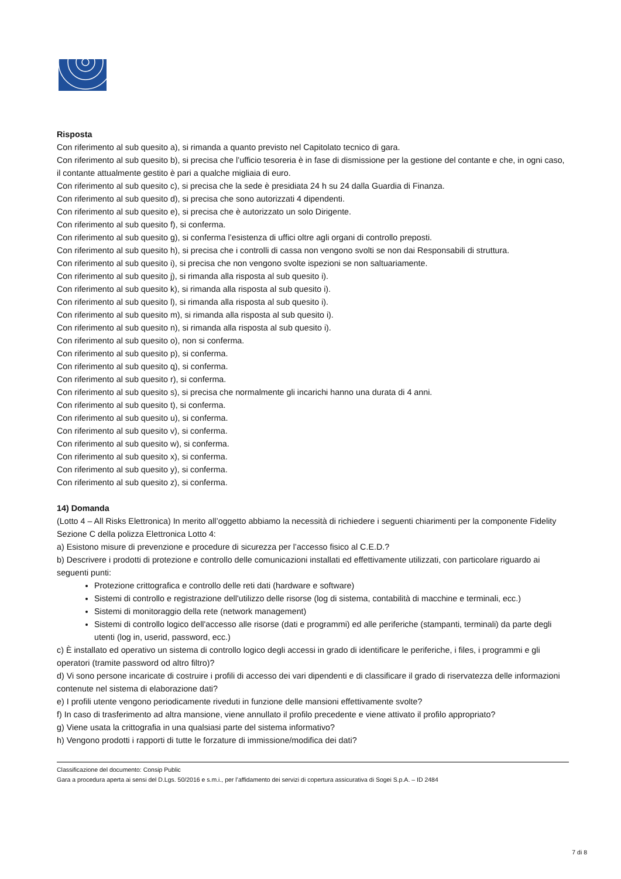Risposta
Con riferimento al sub quesito a), si rimanda a quanto previsto nel Capitolato tecnico di gara.
Con riferimento al sub quesito b), si precisa che l’ufficio tesoreria è in fase di dismissione per la gestione del contante e che, in ogni caso, il contante attualmente gestito è pari a qualche migliaia di euro.
Con riferimento al sub quesito c), si precisa che la sede è presidiata 24 h su 24 dalla Guardia di Finanza.
Con riferimento al sub quesito d), si precisa che sono autorizzati 4 dipendenti.
Con riferimento al sub quesito e), si precisa che è autorizzato un solo Dirigente.
Con riferimento al sub quesito f), si conferma.
Con riferimento al sub quesito g), si conferma l’esistenza di uffici oltre agli organi di controllo preposti.
Con riferimento al sub quesito h), si precisa che i controlli di cassa non vengono svolti se non dai Responsabili di struttura.
Con riferimento al sub quesito i), si precisa che non vengono svolte ispezioni se non saltuariamente.
Con riferimento al sub quesito j), si rimanda alla risposta al sub quesito i).
Con riferimento al sub quesito k), si rimanda alla risposta al sub quesito i).
Con riferimento al sub quesito l), si rimanda alla risposta al sub quesito i).
Con riferimento al sub quesito m), si rimanda alla risposta al sub quesito i).
Con riferimento al sub quesito n), si rimanda alla risposta al sub quesito i).
Con riferimento al sub quesito o), non si conferma.
Con riferimento al sub quesito p), si conferma.
Con riferimento al sub quesito q), si conferma.
Con riferimento al sub quesito r), si conferma.
Con riferimento al sub quesito s), si precisa che normalmente gli incarichi hanno una durata di 4 anni.
Con riferimento al sub quesito t), si conferma.
Con riferimento al sub quesito u), si conferma.
Con riferimento al sub quesito v), si conferma.
Con riferimento al sub quesito w), si conferma.
Con riferimento al sub quesito x), si conferma.
Con riferimento al sub quesito y), si conferma.
Con riferimento al sub quesito z), si conferma.
14) Domanda
(Lotto 4 – All Risks Elettronica) In merito all’oggetto abbiamo la necessità di richiedere i seguenti chiarimenti per la componente Fidelity Sezione C della polizza Elettronica Lotto 4:
a) Esistono misure di prevenzione e procedure di sicurezza per l’accesso fisico al C.E.D.?
b) Descrivere i prodotti di protezione e controllo delle comunicazioni installati ed effettivamente utilizzati, con particolare riguardo ai seguenti punti:
Protezione crittografica e controllo delle reti dati (hardware e software)
Sistemi di controllo e registrazione dell'utilizzo delle risorse (log di sistema, contabilità di macchine e terminali, ecc.)
Sistemi di monitoraggio della rete (network management)
Sistemi di controllo logico dell'accesso alle risorse (dati e programmi) ed alle periferiche (stampanti, terminali) da parte degli utenti (log in, userid, password, ecc.)
c) È installato ed operativo un sistema di controllo logico degli accessi in grado di identificare le periferiche, i files, i programmi e gli operatori (tramite password od altro filtro)?
d) Vi sono persone incaricate di costruire i profili di accesso dei vari dipendenti e di classificare il grado di riservatezza delle informazioni contenute nel sistema di elaborazione dati?
e) I profili utente vengono periodicamente riveduti in funzione delle mansioni effettivamente svolte?
f) In caso di trasferimento ad altra mansione, viene annullato il profilo precedente e viene attivato il profilo appropriato?
g) Viene usata la crittografia in una qualsiasi parte del sistema informativo?
h) Vengono prodotti i rapporti di tutte le forzature di immissione/modifica dei dati?
Classificazione del documento: Consip Public
Gara a procedura aperta ai sensi del D.Lgs. 50/2016 e s.m.i., per l’affidamento dei servizi di copertura assicurativa di Sogei S.p.A. – ID 2484
7 di 8